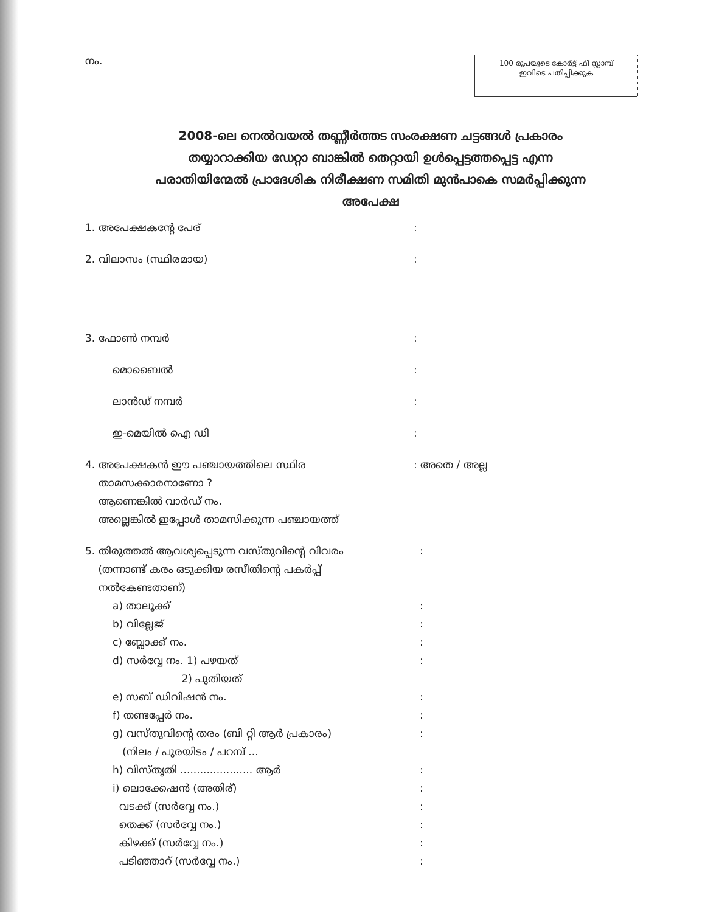നം.
100 രൂപയുടെ കോർട്ട് ഫീ സ്റ്റാമ്പ്
ഇവിടെ പതിപ്പിക്കുക
2008-ലെ നെൽവയൽ തണ്ണീർത്തട സംരക്ഷണ ചട്ടങ്ങൾ പ്രകാരം തയ്യാറാക്കിയ ഡേറ്റാ ബാങ്കിൽ തെറ്റായി ഉൾപ്പെട്ടത്തപ്പെട്ട എന്ന പരാതിയിന്മേൽ പ്രാദേശിക നിരീക്ഷണ സമിതി മുൻപാകെ സമർപ്പിക്കുന്ന അപേക്ഷ
1. അപേക്ഷകന്റേ പേര് :
2. വിലാസം (സ്ഥിരമായ) :
3. ഫോൺ നമ്പർ :
മൊബൈൽ :
ലാൻഡ് നമ്പർ :
ഇ-മെയിൽ ഐ ഡി :
4. അപേക്ഷകൻ ഈ പഞ്ചായത്തിലെ സ്ഥിര
താമസക്കാരനാണോ ?
ആണെങ്കിൽ വാർഡ് നം.
അല്ലെങ്കിൽ ഇപ്പോൾ താമസിക്കുന്ന പഞ്ചായത്ത്
: അതെ / അല്ല
5. തിരുത്തൽ ആവശ്യപ്പെടുന്ന വസ്തുവിന്റെ വിവരം
(തന്നാണ്ട് കരം ഒടുക്കിയ രസീതിന്റെ പകർപ്പ്
നൽകേണ്ടതാണ്)
:
a) താലൂക്ക് :
b) വില്ലേജ് :
c) ബ്ലോക്ക് നം. :
d) സർവ്വേ നം. 1) പഴയത്
2) പുതിയത്
:
e) സബ് ഡിവിഷൻ നം. :
f) തണ്ടപ്പേർ നം. :
g) വസ്തുവിന്റെ തരം (ബി റ്റി ആർ പ്രകാരം)
(നിലം / പുരയിടം / പറമ്പ് ...
:
h) വിസ്തൃതി ...................... ആർ :
i) ലൊക്കേഷൻ (അതിര്) :
വടക്ക് (സർവ്വേ നം.) :
തെക്ക് (സർവ്വേ നം.) :
കിഴക്ക് (സർവ്വേ നം.) :
പടിഞ്ഞാറ് (സർവ്വേ നം.) :